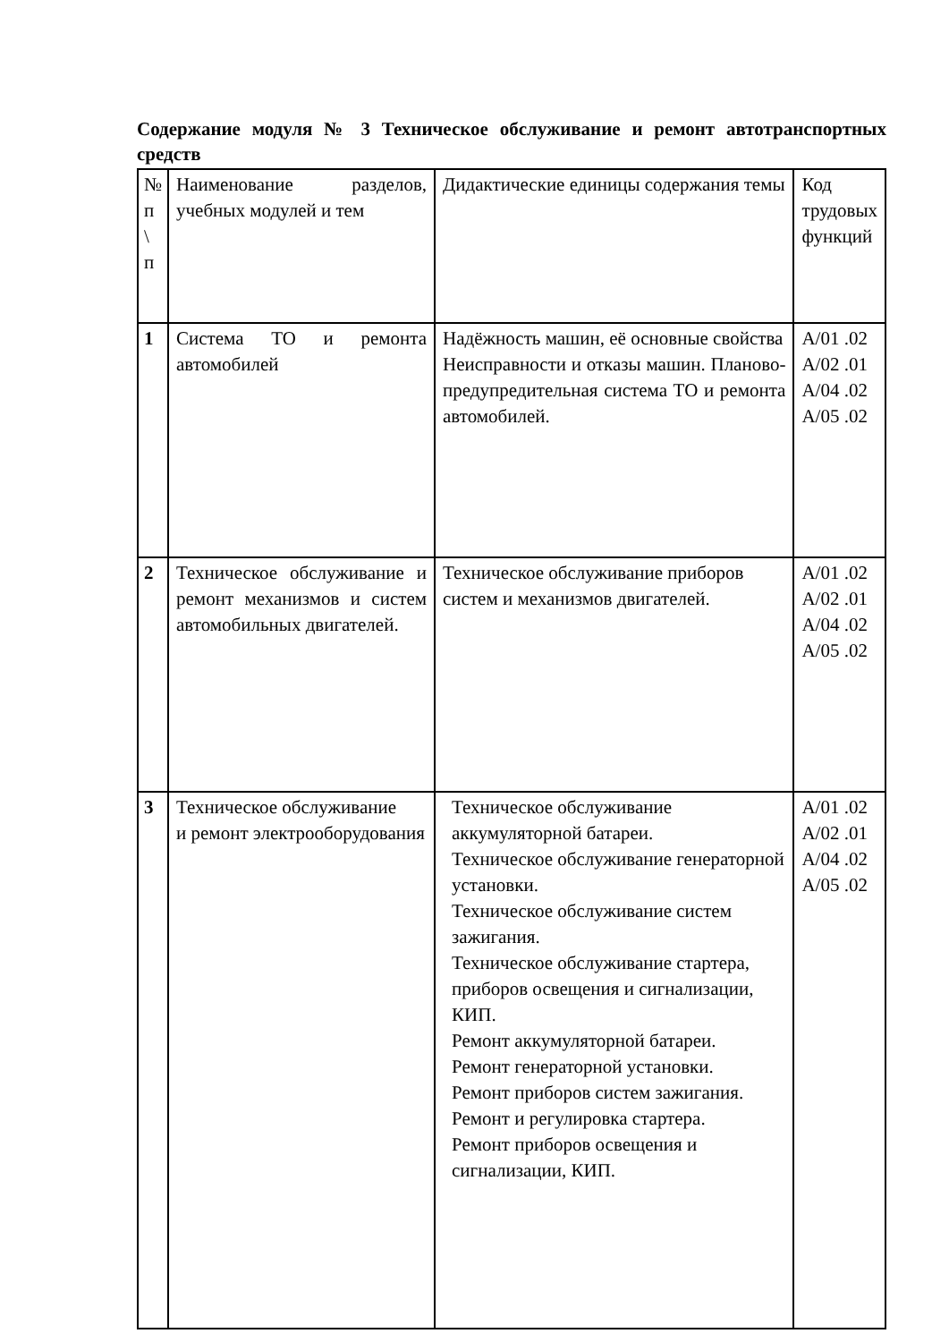Содержание модуля № 3 Техническое обслуживание и ремонт автотранспортных средств
| № п \ п | Наименование разделов, учебных модулей и тем | Дидактические единицы содержания темы | Код трудовых функций |
| 1 | Система ТО и ремонта автомобилей | Надёжность машин, её основные свойства Неисправности и отказы машин. Планово-предупредительная система ТО и ремонта автомобилей. | A/01 .02 A/02 .01 A/04 .02 A/05 .02 |
| 2 | Техническое обслуживание и ремонт механизмов и систем автомобильных двигателей. | Техническое обслуживание приборов систем и механизмов двигателей. | A/01 .02 A/02 .01 A/04 .02 A/05 .02 |
| 3 | Техническое обслуживание и ремонт электрооборудования | Техническое обслуживание аккумуляторной батареи. Техническое обслуживание генераторной установки. Техническое обслуживание систем зажигания. Техническое обслуживание стартера, приборов освещения и сигнализации, КИП. Ремонт аккумуляторной батареи. Ремонт генераторной установки. Ремонт приборов систем зажигания. Ремонт и регулировка стартера. Ремонт приборов освещения и сигнализации, КИП. | A/01 .02 A/02 .01 A/04 .02 A/05 .02 |